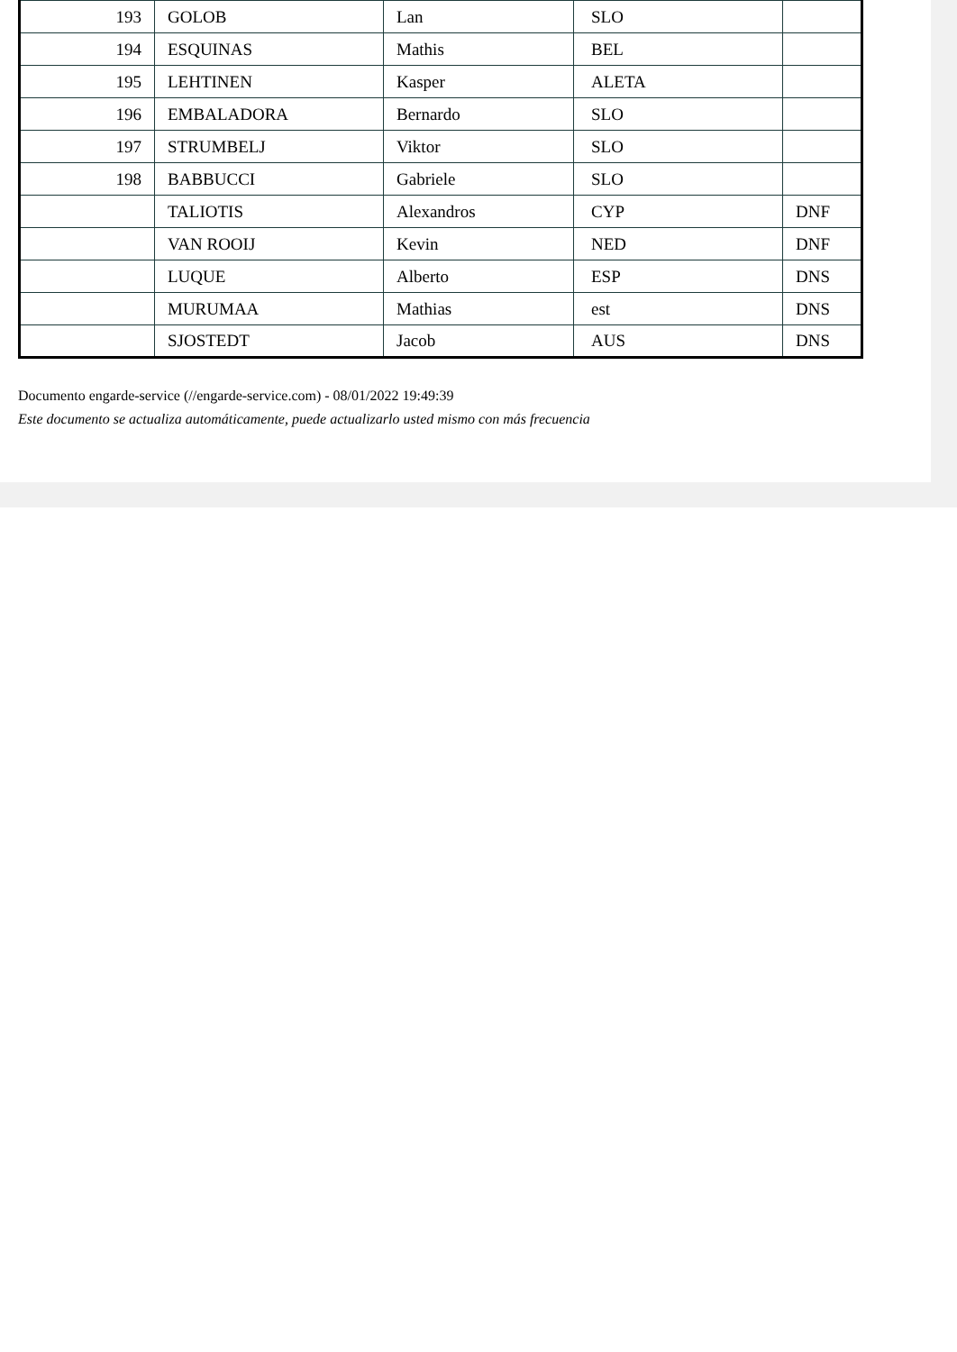| 193 | GOLOB | Lan | SLO | |
| 194 | ESQUINAS | Mathis | BEL | |
| 195 | LEHTINEN | Kasper | ALETA | |
| 196 | EMBALADORA | Bernardo | SLO | |
| 197 | STRUMBELJ | Viktor | SLO | |
| 198 | BABBUCCI | Gabriele | SLO | |
| | TALIOTIS | Alexandros | CYP | DNF |
| | VAN ROOIJ | Kevin | NED | DNF |
| | LUQUE | Alberto | ESP | DNS |
| | MURUMAA | Mathias | est | DNS |
| | SJOSTEDT | Jacob | AUS | DNS |
Documento engarde-service (//engarde-service.com) - 08/01/2022 19:49:39
Este documento se actualiza automáticamente, puede actualizarlo usted mismo con más frecuencia